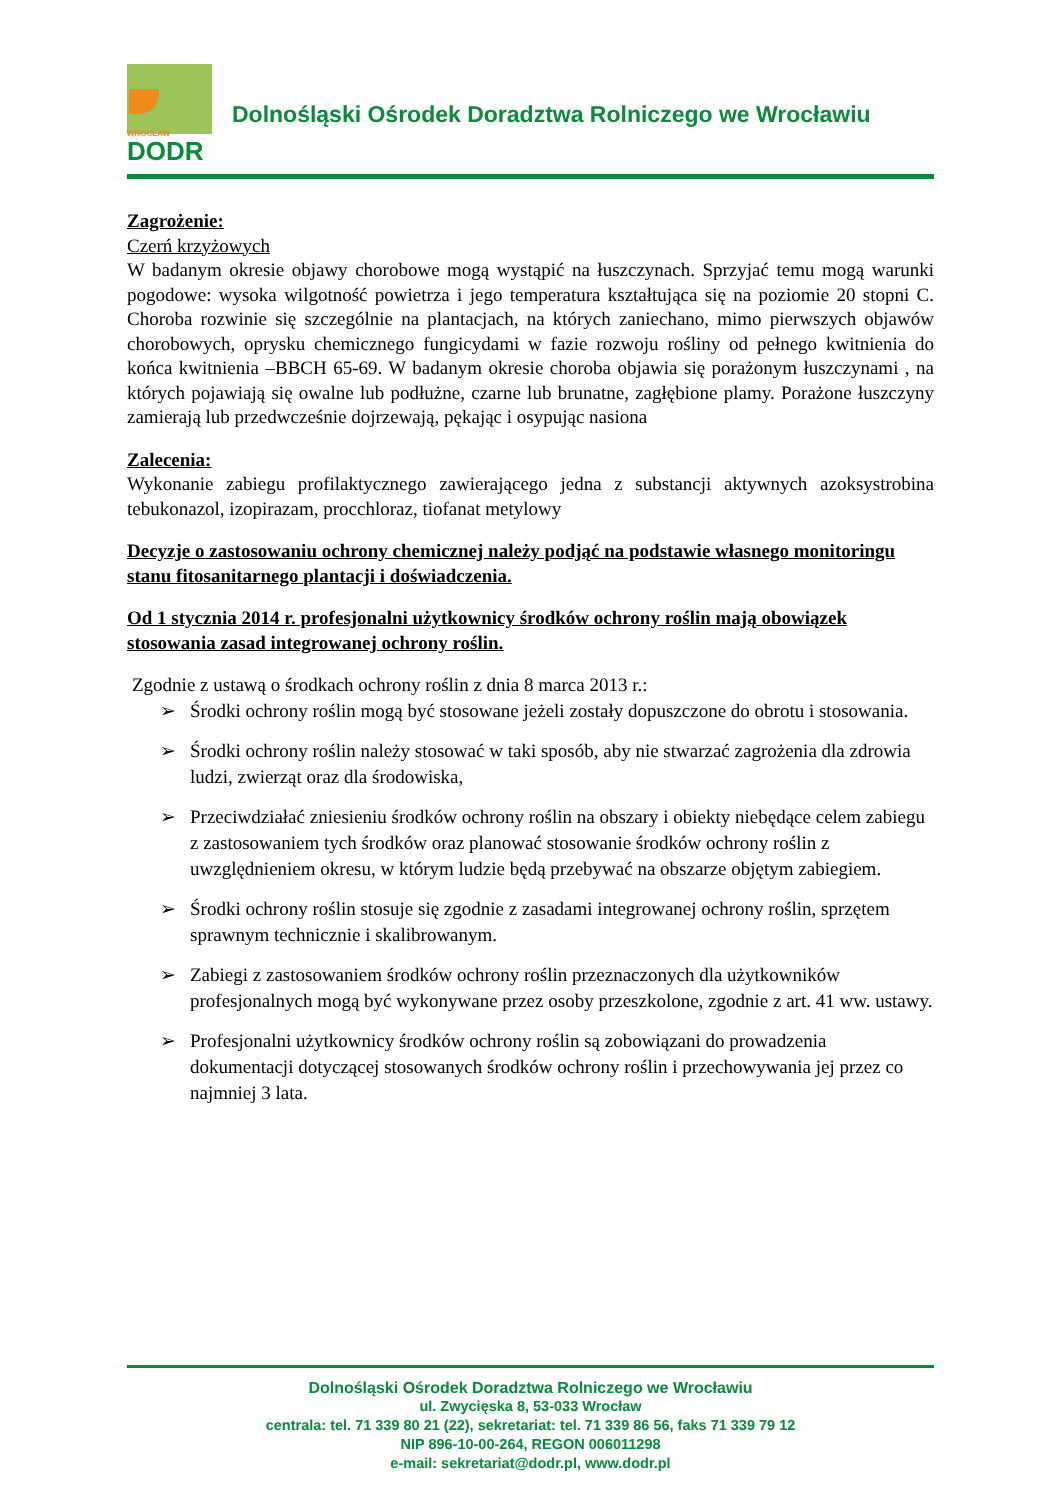WROCŁAW
DODR
Dolnośląski Ośrodek Doradztwa Rolniczego we Wrocławiu
Zagrożenie:
Czerń krzyżowych
W badanym okresie objawy chorobowe mogą wystąpić na łuszczynach. Sprzyjać temu mogą warunki pogodowe: wysoka wilgotność powietrza i jego temperatura kształtująca się na poziomie 20 stopni C. Choroba rozwinie się szczególnie na plantacjach, na których zaniechano, mimo pierwszych objawów chorobowych, oprysku chemicznego fungicydami w fazie rozwoju rośliny od pełnego kwitnienia do końca kwitnienia –BBCH 65-69. W badanym okresie choroba objawia się porażonym łuszczynami , na których pojawiają się owalne lub podłużne, czarne lub brunatne, zagłębione plamy. Porażone łuszczyny zamierają lub przedwcześnie dojrzewają, pękając i osypując nasiona
Zalecenia:
Wykonanie zabiegu profilaktycznego zawierającego jedna z substancji aktywnych azoksystrobina tebukonazol, izopirazam, procchloraz, tiofanat metylowy
Decyzje o zastosowaniu ochrony chemicznej należy podjąć na podstawie własnego monitoringu stanu fitosanitarnego plantacji i doświadczenia.
Od 1 stycznia 2014 r. profesjonalni użytkownicy środków ochrony roślin mają obowiązek stosowania zasad integrowanej ochrony roślin.
Zgodnie z ustawą o środkach ochrony roślin z dnia 8 marca 2013 r.:
➢ Środki ochrony roślin mogą być stosowane jeżeli zostały dopuszczone do obrotu i stosowania.
➢ Środki ochrony roślin należy stosować w taki sposób, aby nie stwarzać zagrożenia dla zdrowia ludzi, zwierząt oraz dla środowiska,
➢ Przeciwdziałać zniesieniu środków ochrony roślin na obszary i obiekty niebędące celem zabiegu z zastosowaniem tych środków oraz planować stosowanie środków ochrony roślin z uwzględnieniem okresu, w którym ludzie będą przebywać na obszarze objętym zabiegiem.
➢ Środki ochrony roślin stosuje się zgodnie z zasadami integrowanej ochrony roślin, sprzętem sprawnym technicznie i skalibrowanym.
➢ Zabiegi z zastosowaniem środków ochrony roślin przeznaczonych dla użytkowników profesjonalnych mogą być wykonywane przez osoby przeszkolone, zgodnie z art. 41 ww. ustawy.
➢ Profesjonalni użytkownicy środków ochrony roślin są zobowiązani do prowadzenia dokumentacji dotyczącej stosowanych środków ochrony roślin i przechowywania jej przez co najmniej 3 lata.
Dolnośląski Ośrodek Doradztwa Rolniczego we Wrocławiu
ul. Zwycięska 8, 53-033 Wrocław
centrala: tel. 71 339 80 21 (22), sekretariat: tel. 71 339 86 56, faks 71 339 79 12
NIP 896-10-00-264, REGON 006011298
e-mail: sekretariat@dodr.pl, www.dodr.pl